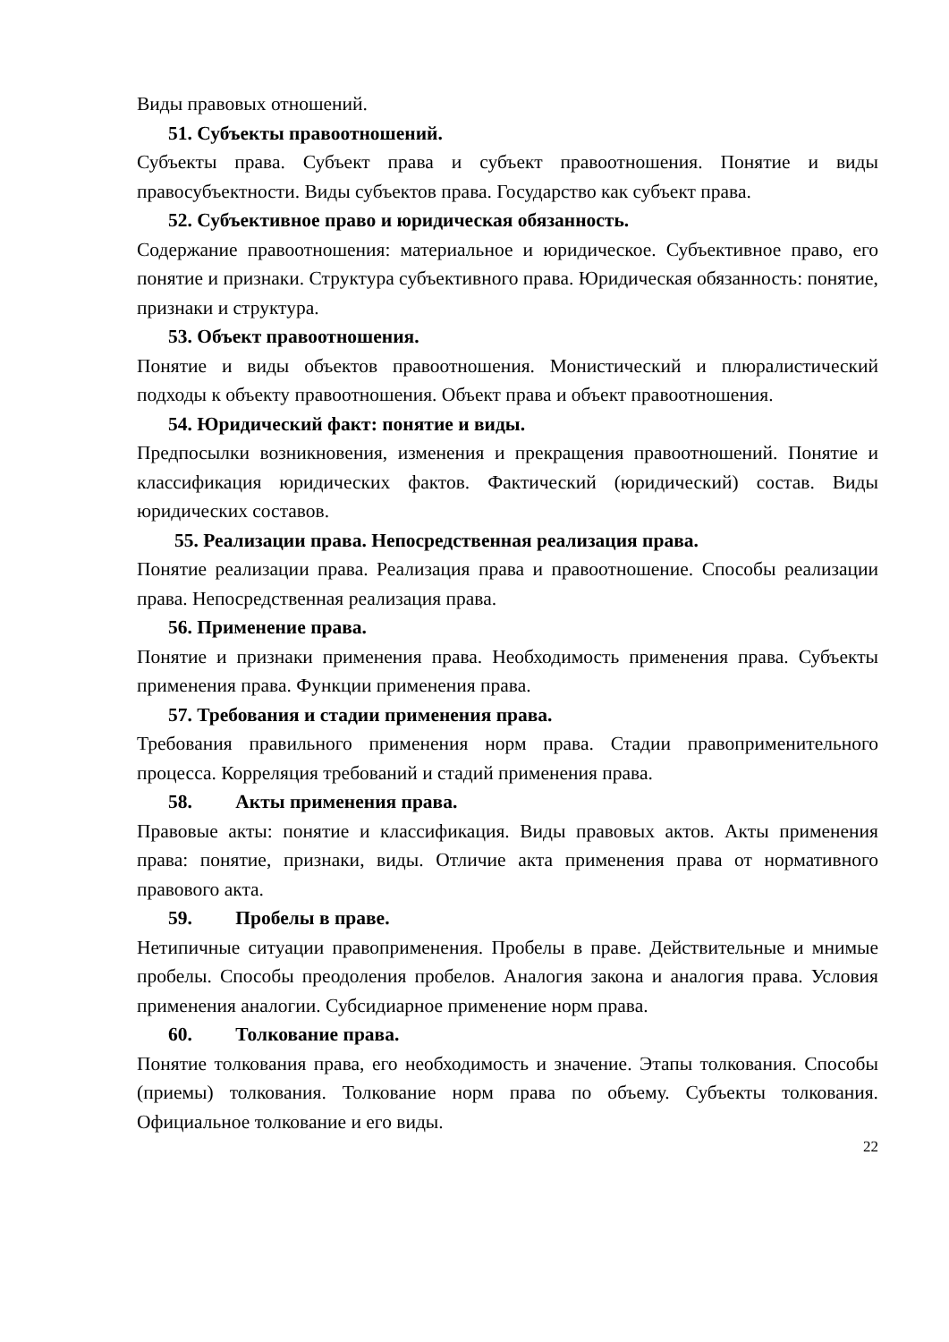Виды правовых отношений.
51. Субъекты правоотношений.
Субъекты права. Субъект права и субъект правоотношения. Понятие и виды правосубъектности. Виды субъектов права. Государство как субъект права.
52. Субъективное право и юридическая обязанность.
Содержание правоотношения: материальное и юридическое. Субъективное право, его понятие и признаки. Структура субъективного права. Юридическая обязанность: понятие, признаки и структура.
53. Объект правоотношения.
Понятие и виды объектов правоотношения. Монистический и плюралистический подходы к объекту правоотношения. Объект права и объект правоотношения.
54. Юридический факт: понятие и виды.
Предпосылки возникновения, изменения и прекращения правоотношений. Понятие и классификация юридических фактов. Фактический (юридический) состав. Виды юридических составов.
55. Реализации права. Непосредственная реализация права.
Понятие реализации права. Реализация права и правоотношение. Способы реализации права. Непосредственная реализация права.
56. Применение права.
Понятие и признаки применения права. Необходимость применения права. Субъекты применения права. Функции применения права.
57. Требования и стадии применения права.
Требования правильного применения норм права. Стадии правоприменительного процесса. Корреляция требований и стадий применения права.
58. Акты применения права.
Правовые акты: понятие и классификация. Виды правовых актов. Акты применения права: понятие, признаки, виды. Отличие акта применения права от нормативного правового акта.
59. Пробелы в праве.
Нетипичные ситуации правоприменения. Пробелы в праве. Действительные и мнимые пробелы. Способы преодоления пробелов. Аналогия закона и аналогия права. Условия применения аналогии. Субсидиарное применение норм права.
60. Толкование права.
Понятие толкования права, его необходимость и значение. Этапы толкования. Способы (приемы) толкования. Толкование норм права по объему. Субъекты толкования. Официальное толкование и его виды.
22